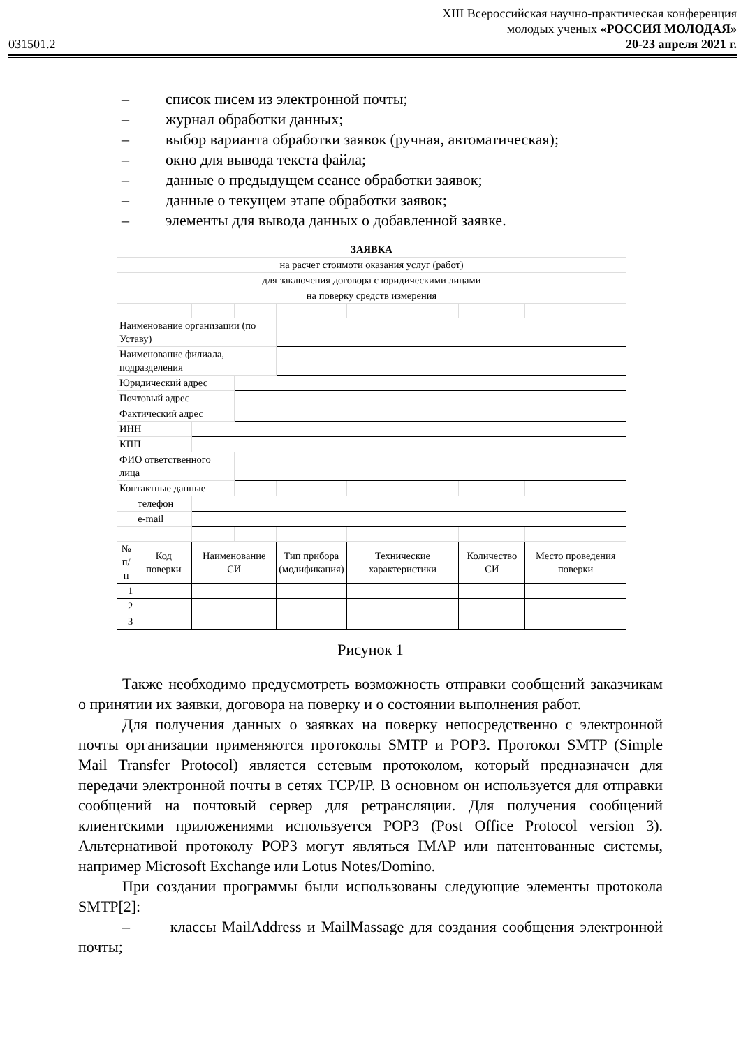031501.2
XIII Всероссийская научно-практическая конференция
молодых ученых «РОССИЯ МОЛОДАЯ»
20-23 апреля 2021 г.
– список писем из электронной почты;
– журнал обработки данных;
– выбор варианта обработки заявок (ручная, автоматическая);
– окно для вывода текста файла;
– данные о предыдущем сеансе обработки заявок;
– данные о текущем этапе обработки заявок;
– элементы для вывода данных о добавленной заявке.
| ЗАЯВКА | | | | | | | |
| на расчет стоимоти оказания услуг (работ) | | | | | | | |
| для заключения договора с юридическими лицами | | | | | | | |
| на поверку средств измерения | | | | | | | |
| Наименование организации (по Уставу) | | | | | | | |
| Наименование филиала, подразделения | | | | | | | |
| Юридический адрес | | | | | | | |
| Почтовый адрес | | | | | | | |
| Фактический адрес | | | | | | | |
| ИНН | | | | | | | |
| КПП | | | | | | | |
| ФИО ответственного лица | | | | | | | |
| Контактные данные | | | | | | | |
| | телефон | | | | | | |
| | e-mail | | | | | | |
| № п/п | Код поверки | Наименование СИ | | Тип прибора (модификация) | Технические характеристики | Количество СИ | Место проведения поверки |
| 1 | | | | | | | |
| 2 | | | | | | | |
| 3 | | | | | | | |
Рисунок 1
Также необходимо предусмотреть возможность отправки сообщений заказчикам о принятии их заявки, договора на поверку и о состоянии выполнения работ.
Для получения данных о заявках на поверку непосредственно с электронной почты организации применяются протоколы SMTP и POP3. Протокол SMTP (Simple Mail Transfer Protocol) является сетевым протоколом, который предназначен для передачи электронной почты в сетях TCP/IP. В основном он используется для отправки сообщений на почтовый сервер для ретрансляции. Для получения сообщений клиентскими приложениями используется POP3 (Post Office Protocol version 3). Альтернативой протоколу POP3 могут являться IMAP или патентованные системы, например Microsoft Exchange или Lotus Notes/Domino.
При создании программы были использованы следующие элементы протокола SMTP[2]:
– классы MailAddress и MailMassage для создания сообщения электронной почты;